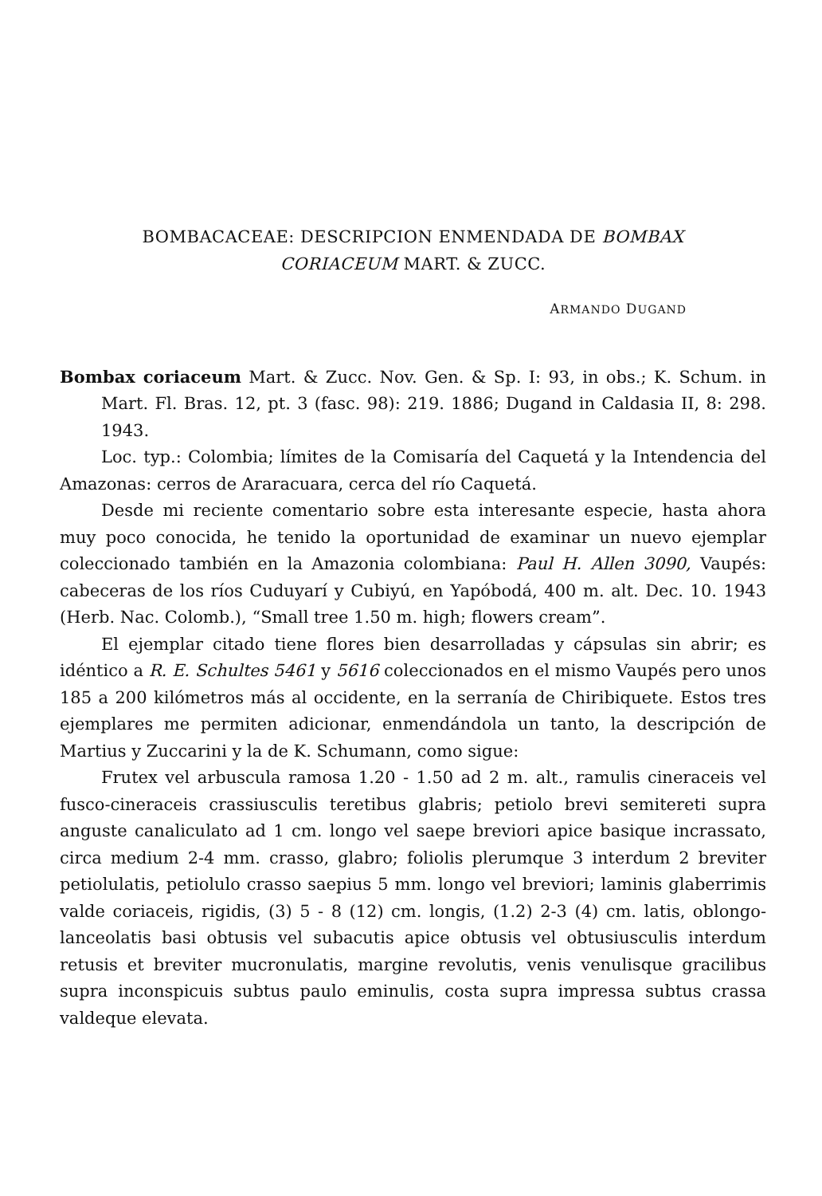BOMBACACEAE: DESCRIPCION ENMENDADA DE BOMBAX
CORIACEUM MART. & ZUCC.
ARMANDO DUGAND
Bombax coriaceum Mart. & Zucc. Nov. Gen. & Sp. I: 93, in obs.; K. Schum. in Mart. Fl. Bras. 12, pt. 3 (fasc. 98): 219. 1886; Dugand in Caldasia II, 8: 298. 1943.
Loc. typ.: Colombia; límites de la Comisaría del Caquetá y la Intendencia del Amazonas: cerros de Araracuara, cerca del río Caquetá.
Desde mi reciente comentario sobre esta interesante especie, hasta ahora muy poco conocida, he tenido la oportunidad de examinar un nuevo ejemplar coleccionado también en la Amazonia colombiana: Paul H. Allen 3090, Vaupés: cabeceras de los ríos Cuduyarí y Cubiyú, en Yapóbodá, 400 m. alt. Dec. 10. 1943 (Herb. Nac. Colomb.), “Small tree 1.50 m. high; flowers cream”.
El ejemplar citado tiene flores bien desarrolladas y cápsulas sin abrir; es idéntico a R. E. Schultes 5461 y 5616 coleccionados en el mismo Vaupés pero unos 185 a 200 kilómetros más al occidente, en la serranía de Chiribiquete. Estos tres ejemplares me permiten adicionar, enmendándola un tanto, la descripción de Martius y Zuccarini y la de K. Schumann, como sigue:
Frutex vel arbuscula ramosa 1.20 - 1.50 ad 2 m. alt., ramulis cineraceis vel fusco-cineraceis crassiusculis teretibus glabris; petiolo brevi semitereti supra anguste canaliculato ad 1 cm. longo vel saepe breviori apice basique incrassato, circa medium 2-4 mm. crasso, glabro; foliolis plerumque 3 interdum 2 breviter petiolulatis, petiolulo crasso saepius 5 mm. longo vel breviori; laminis glaberrimis valde coriaceis, rigidis, (3) 5 - 8 (12) cm. longis, (1.2) 2-3 (4) cm. latis, oblongo-lanceolatis basi obtusis vel subacutis apice obtusis vel obtusiusculis interdum retusis et breviter mucronulatis, margine revolutis, venis venulisque gracilibus supra inconspicuis subtus paulo eminulis, costa supra impressa subtus crassa valdeque elevata.